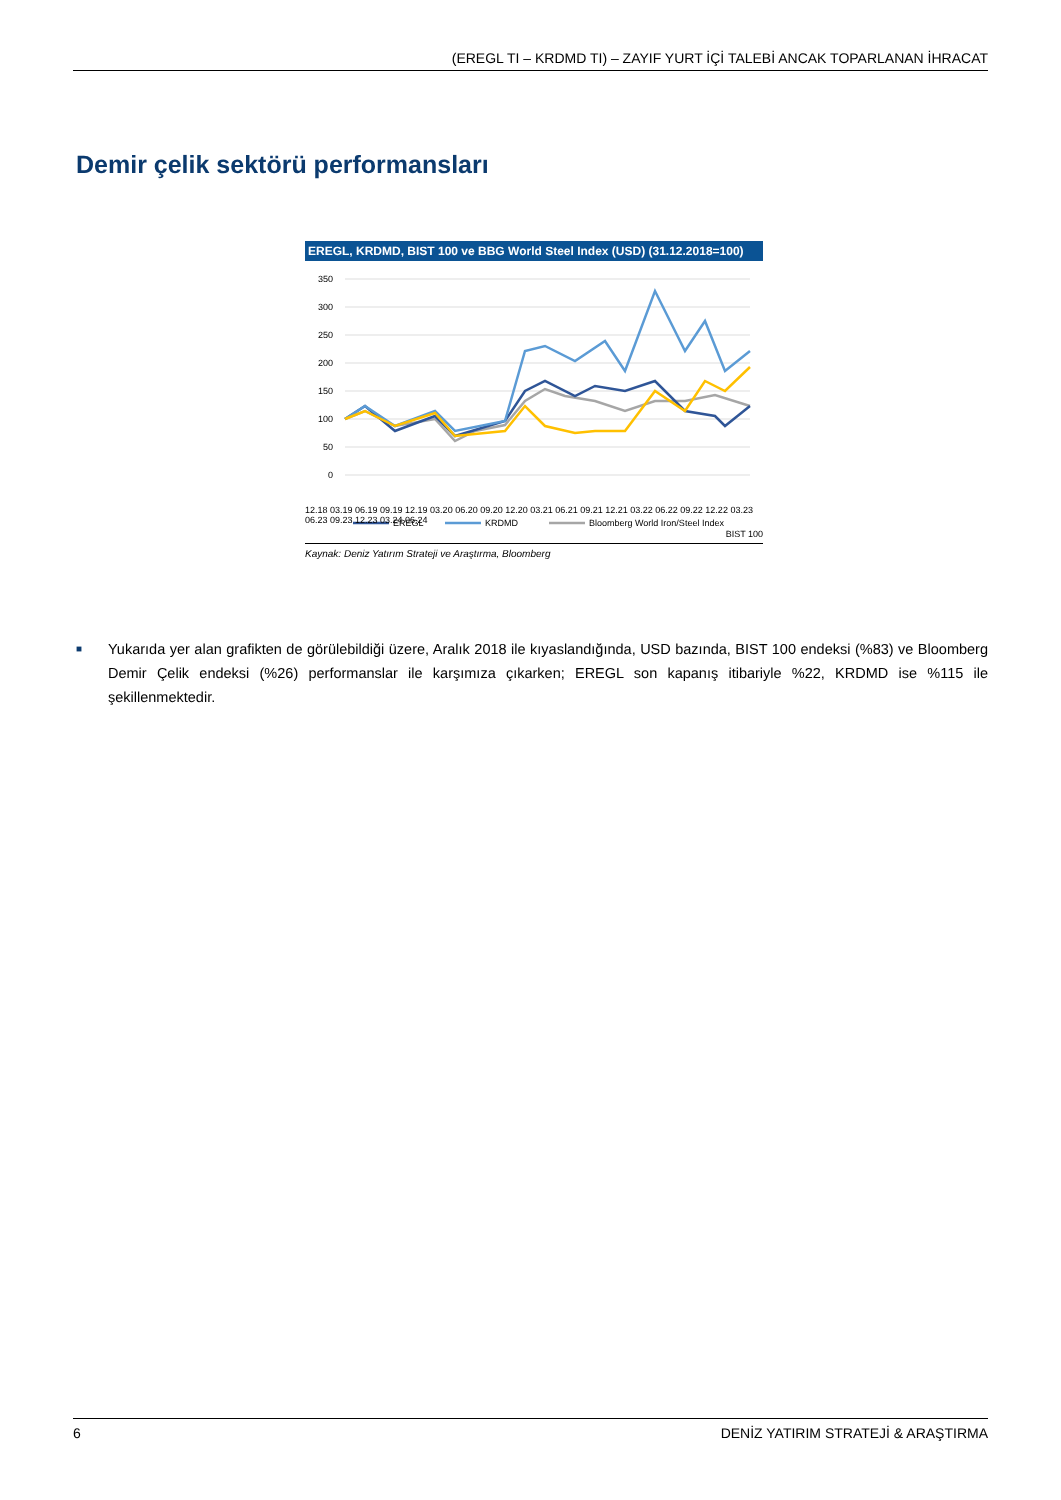(EREGL TI – KRDMD TI) – ZAYIF YURT İÇİ TALEBİ ANCAK TOPARLANAN İHRACAT
Demir çelik sektörü performansları
EREGL, KRDMD, BIST 100 ve BBG World Steel Index (USD) (31.12.2018=100)
350
300
250
200
150
100
50
0
EREGL
KRDMD
Bloomberg World Iron/Steel Index
12.18 03.19 06.19 09.19 12.19 03.20 06.20 09.20 12.20 03.21 06.21 09.21 12.21 03.22 06.22 09.22 12.22 03.23 06.23 09.23 12.23 03.24 06.24
BIST 100
Kaynak: Deniz Yatırım Strateji ve Araştırma, Bloomberg
■
Yukarıda yer alan grafikten de görülebildiği üzere, Aralık 2018 ile kıyaslandığında, USD bazında, BIST 100 endeksi (%83) ve Bloomberg Demir Çelik endeksi (%26) performanslar ile karşımıza çıkarken; EREGL son kapanış itibariyle %22, KRDMD ise %115 ile şekillenmektedir.
6 DENİZ YATIRIM STRATEJİ & ARAŞTIRMA